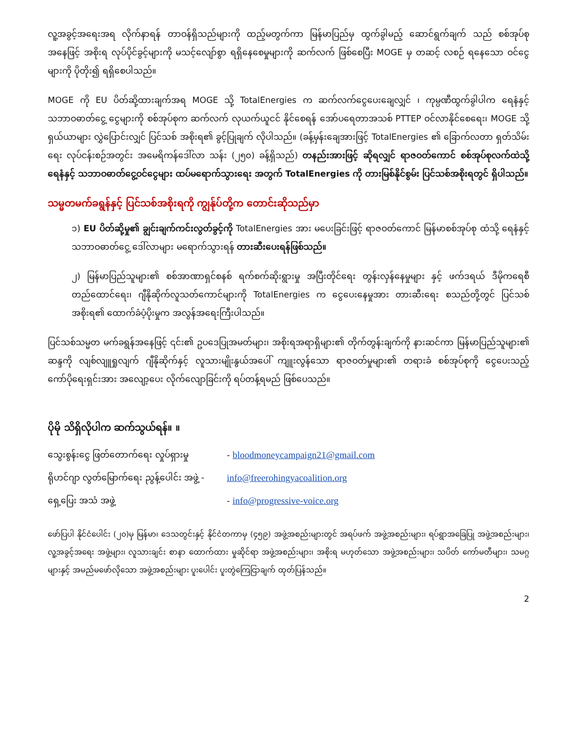လူ့အခွင့်အရေးအရ လိုက်နာရန် တာဝန်ရှိသည်များကို ထည့်မတွက်ကာ မြန်မာပြည်မှ ထွက်ခွါမည့် ဆောင်ရွက်ချက် သည် စစ်အုပ်စုအနေဖြင့် အစိုးရ လုပ်ပိုင်ခွင့်များကို မသင့်လျော်စွာ ရရှိနေစေမှုများကို ဆက်လက် ဖြစ်စေပြီး MOGE မှ တဆင့် လစဉ် ရနေသော ဝင်ငွေများကို ပိုတိုး၍ ရရှိစေပါသည်။
MOGE ကို EU ပိတ်ဆို့ထားချက်အရ MOGE သို့ TotalEnergies က ဆက်လက်ငွေပေးချေလျှင် ၊ ကုမ္ပဏီထွက်ခွါပါက ရေနံနှင့်သဘာဝဓာတ်ငွေ့ ငွေများကို စစ်အုပ်စုက ဆက်လက် လုယက်ယူငင် နိုင်စေရန် အော်ပရေတာအသစ် PTTEP ဝင်လာနိုင်စေရေး၊ MOGE သို့ ရှယ်ယာများ လွှဲပြောင်းလျှင် ပြင်သစ် အစိုးရ၏ ခွင့်ပြုချက် လိုပါသည်။ (ခန့်မှန်းချေအားဖြင့် TotalEnergies ၏ ခြောက်လတာ ရှတ်သိမ်းရေး လုပ်ငန်းစဉ်အတွင်း အမေရိကန်ဒေါ်လာ သန်း (၂၅၀) ခန့်ရှိသည်) တနည်းအားဖြင့် ဆိုရလျှင် ရာဇဝတ်ကောင် စစ်အုပ်စုလက်ထဲသို့ ရေနံနှင့် သဘာဝဓာတ်ငွေ့ဝင်ငွေများ ထပ်မရောက်သွားရေး အတွက် TotalEnergies ကို တားမြစ်နိုင်စွမ်း ပြင်သစ်အစိုးရတွင် ရှိပါသည်။
သမ္မတမက်ခရွန်နှင့် ပြင်သစ်အစိုးရကို ကျွန်ုပ်တို့က တောင်းဆိုသည်မှာ
၁) EU ပိတ်ဆို့မှု၏ ချွင်းချက်ကင်းလွတ်ခွင့်ကို TotalEnergies အား မပေးခြင်းဖြင့် ရာဇဝတ်ကောင် မြန်မာစစ်အုပ်စု ထံသို့ ရေနံနှင့် သဘာဝဓာတ်ငွေ့ ဒေါ်လာများ မရောက်သွားရန် တားဆီးပေးရန်ဖြစ်သည်။
၂) မြန်မာပြည်သူများ၏ စစ်အာဏာရှင်စနစ် ရက်စက်ဆိုးရွားမှု အပြီးတိုင်ရေး တွန်းလှန်နေမှုများ နှင့် ဖက်ဒရယ် ဒီမိုကရေစီ တည်ထောင်ရေး၊ ဂျီနိုဆိုက်လူသတ်ကောင်များကို TotalEnergies က ငွေပေးနေမှုအား တားဆီးရေး စသည်တို့တွင် ပြင်သစ်အစိုးရ၏ ထောက်ခံပံ့ပိုးမှုက အလွန်အရေးကြီးပါသည်။
ပြင်သစ်သမ္မတ မက်ခရွန်အနေဖြင့် ၎င်း၏ ဥပဒေပြုအမတ်များ၊ အစိုးရအရာရှိများ၏ တိုက်တွန်းချက်ကို နားဆင်ကာ မြန်မာပြည်သူများ၏ ဆန္ဒကို လျစ်လျူရှုလျက် ဂျီနိုဆိုက်နှင့် လူသားမျိုးနွယ်အပေါ် ကျူးလွန်သော ရာဇဝတ်မှုများ၏ တရားခံ စစ်အုပ်စုကို ငွေပေးသည့် ကော်ပိုရေးရှင်းအား အလျော့ပေး လိုက်လျောခြင်းကို ရပ်တန့်ရမည် ဖြစ်ပေသည်။
ပိုမို သိရှိလိုပါက ဆက်သွယ်ရန်။ ။
သွေးစွန်းငွေ ဖြတ်တောက်ရေး လှုပ်ရှားမှု - bloodmoneycampaign21@gmail.com
ရိုဟင်ဂျာ လွတ်မြောက်ရေး ညွန့်ပေါင်း အဖွဲ့ - info@freerohingyacoalition.org
ရှေ့ပြေး အသံ အဖွဲ့ - info@progressive-voice.org
ဖော်ပြပါ နိုင်ငံပေါင်း (၂၀)မှ မြန်မာ၊ ဒေသတွင်းနှင့် နိုင်ငံတကာမှ (၄၅၉) အဖွဲ့အစည်းများတွင် အရပ်ဖက် အဖွဲ့အစည်းများ၊ ရပ်ရွာအခြေပြု အဖွဲ့အစည်းများ၊ လူ့အခွင့်အရေး အဖွဲ့များ၊ လူသားချင်း စာနာ ထောက်ထား မှုဆိုင်ရာ အဖွဲ့အစည်းများ၊ အစိုးရ မဟုတ်သော အဖွဲ့အစည်းများ၊ သပိတ် ကော်မတီများ၊ သမဂ္ဂများနှင့် အမည်မဖော်လိုသော အဖွဲ့အစည်းများ ပူးပေါင်း ပူးတွဲကြေငြာချက် ထုတ်ပြန်သည်။
2